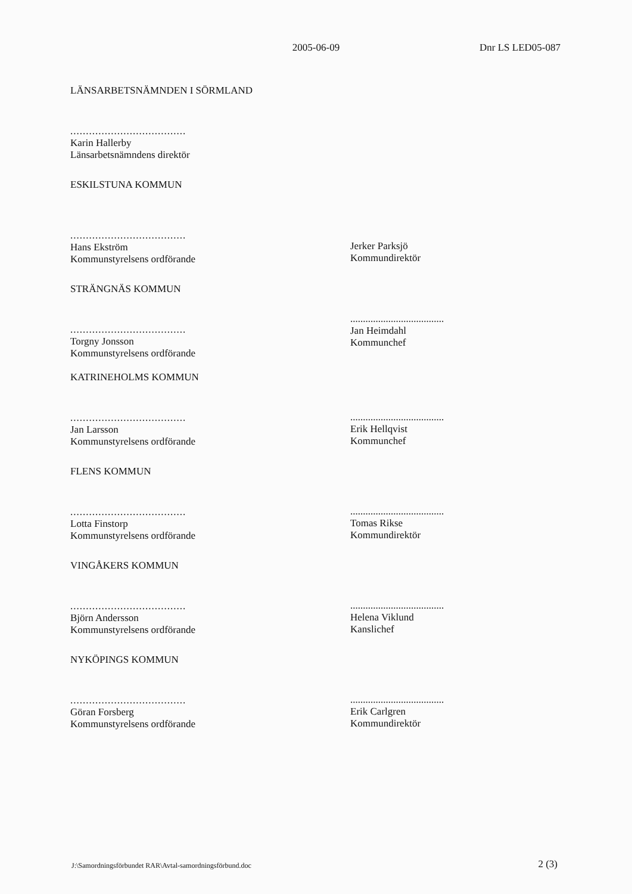2005-06-09 Dnr LS LED05-087
LÄNSARBETSNÄMNDEN I SÖRMLAND
.....................................
Karin Hallerby
Länsarbetsnämndens direktör
ESKILSTUNA KOMMUN
.....................................
Hans Ekström
Kommunstyrelsens ordförande
Jerker Parksjö
Kommundirektör
STRÄNGNÄS KOMMUN
.....................................
Torgny Jonsson
Kommunstyrelsens ordförande
.....................................
Jan Heimdahl
Kommunchef
KATRINEHOLMS KOMMUN
.....................................
Jan Larsson
Kommunstyrelsens ordförande
.....................................
Erik Hellqvist
Kommunchef
FLENS KOMMUN
.....................................
Lotta Finstorp
Kommunstyrelsens ordförande
.....................................
Tomas Rikse
Kommundirektör
VINGÅKERS KOMMUN
.....................................
Björn Andersson
Kommunstyrelsens ordförande
.....................................
Helena Viklund
Kanslichef
NYKÖPINGS KOMMUN
.....................................
Göran Forsberg
Kommunstyrelsens ordförande
.....................................
Erik Carlgren
Kommundirektör
J:\Samordningsförbundet RAR\Avtal-samordningsförbund.doc 2 (3)